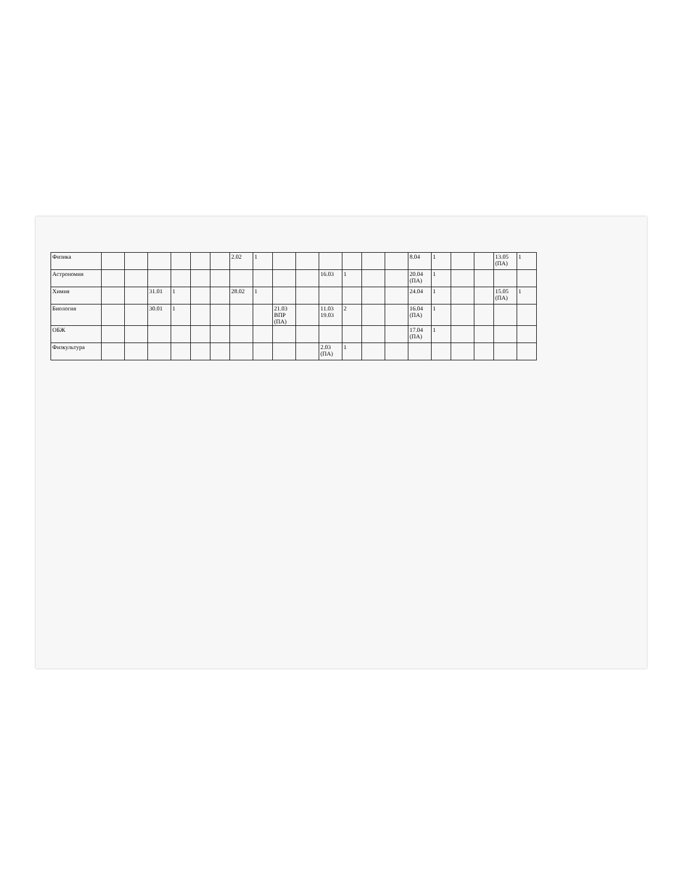| Физика | | | | | | | 2.02 | 1 | | | | | | | 8.04 | 1 | | | 13.05 (ПА) | 1 |
| Астрономия | | | | | | | | | | | 16.03 | 1 | | | 20.04 (ПА) | 1 | | | | |
| Химия | | | 31.01 | 1 | | | 28.02 | 1 | | | | | | | 24.04 | 1 | | | 15.05 (ПА) | 1 |
| Биология | | | 30.01 | 1 | | | | | 21.03 ВПР (ПА) | | 11.03 19.03 | 2 | | | 16.04 (ПА) | 1 | | | | |
| ОБЖ | | | | | | | | | | | | | | | 17.04 (ПА) | 1 | | | | |
| Физкультура | | | | | | | | | | | 2.03 (ПА) | 1 | | | | | | | | |